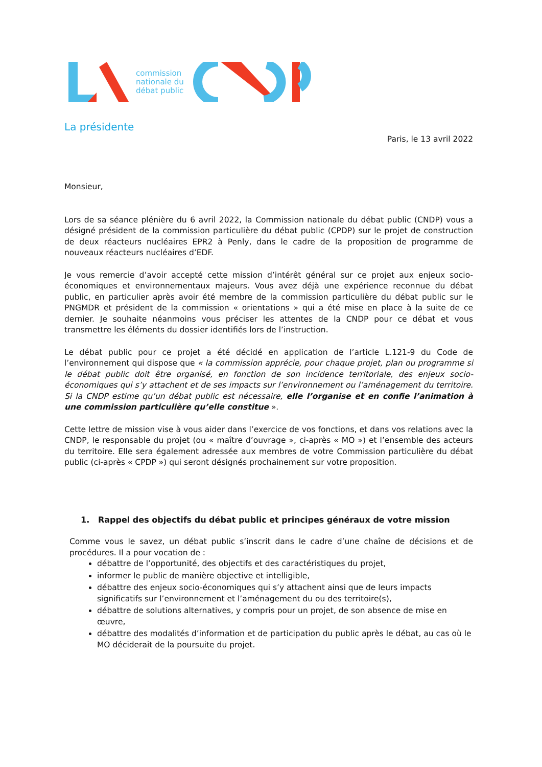commission
nationale du
débat public
La présidente
Paris, le 13 avril 2022
Monsieur,
Lors de sa séance plénière du 6 avril 2022, la Commission nationale du débat public (CNDP) vous a désigné président de la commission particulière du débat public (CPDP) sur le projet de construction de deux réacteurs nucléaires EPR2 à Penly, dans le cadre de la proposition de programme de nouveaux réacteurs nucléaires d’EDF.
Je vous remercie d’avoir accepté cette mission d’intérêt général sur ce projet aux enjeux socio- économiques et environnementaux majeurs. Vous avez déjà une expérience reconnue du débat public, en particulier après avoir été membre de la commission particulière du débat public sur le PNGMDR et président de la commission « orientations » qui a été mise en place à la suite de ce dernier. Je souhaite néanmoins vous préciser les attentes de la CNDP pour ce débat et vous transmettre les éléments du dossier identifiés lors de l’instruction.
Le débat public pour ce projet a été décidé en application de l’article L.121-9 du Code de l’environnement qui dispose que « la commission apprécie, pour chaque projet, plan ou programme si le débat public doit être organisé, en fonction de son incidence territoriale, des enjeux socio- économiques qui s’y attachent et de ses impacts sur l’environnement ou l’aménagement du territoire. Si la CNDP estime qu’un débat public est nécessaire, elle l’organise et en confie l’animation à une commission particulière qu’elle constitue ».
Cette lettre de mission vise à vous aider dans l’exercice de vos fonctions, et dans vos relations avec la CNDP, le responsable du projet (ou « maître d’ouvrage », ci-après « MO ») et l’ensemble des acteurs du territoire. Elle sera également adressée aux membres de votre Commission particulière du débat public (ci-après « CPDP ») qui seront désignés prochainement sur votre proposition.
1. Rappel des objectifs du débat public et principes généraux de votre mission
Comme vous le savez, un débat public s’inscrit dans le cadre d’une chaîne de décisions et de procédures. Il a pour vocation de :
débattre de l’opportunité, des objectifs et des caractéristiques du projet,
informer le public de manière objective et intelligible,
débattre des enjeux socio-économiques qui s’y attachent ainsi que de leurs impacts significatifs sur l’environnement et l’aménagement du ou des territoire(s),
débattre de solutions alternatives, y compris pour un projet, de son absence de mise en œuvre,
débattre des modalités d’information et de participation du public après le débat, au cas où le MO déciderait de la poursuite du projet.